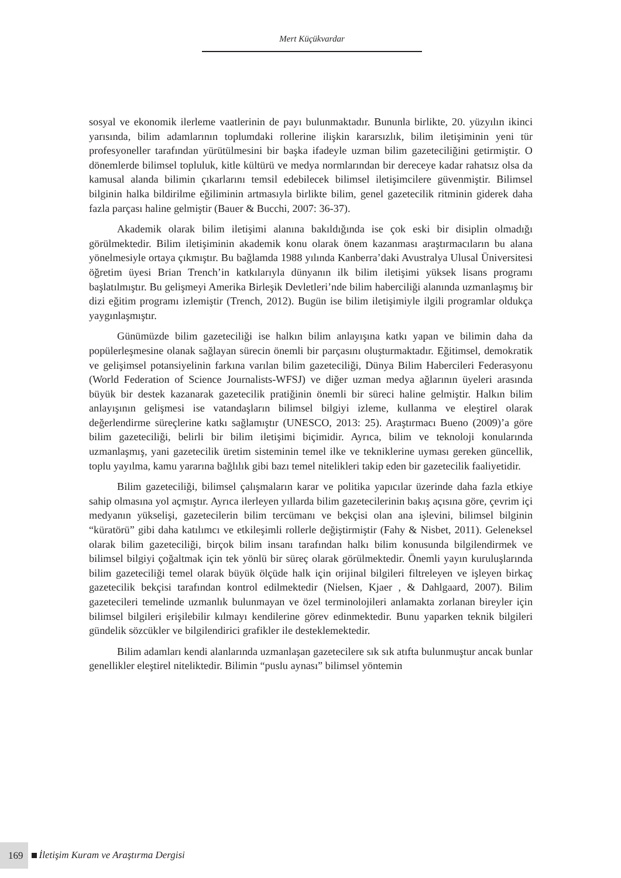Mert Küçükvardar
sosyal ve ekonomik ilerleme vaatlerinin de payı bulunmaktadır. Bununla birlikte, 20. yüzyılın ikinci yarısında, bilim adamlarının toplumdaki rollerine ilişkin kararsızlık, bilim iletişiminin yeni tür profesyoneller tarafından yürütülmesini bir başka ifadeyle uzman bilim gazeteciliğini getirmiştir. O dönemlerde bilimsel topluluk, kitle kültürü ve medya normlarından bir dereceye kadar rahatsız olsa da kamusal alanda bilimin çıkarlarını temsil edebilecek bilimsel iletişimcilere güvenmiştir. Bilimsel bilginin halka bildirilme eğiliminin artmasıyla birlikte bilim, genel gazetecilik ritminin giderek daha fazla parçası haline gelmiştir (Bauer & Bucchi, 2007: 36-37).
Akademik olarak bilim iletişimi alanına bakıldığında ise çok eski bir disiplin olmadığı görülmektedir. Bilim iletişiminin akademik konu olarak önem kazanması araştırmacıların bu alana yönelmesiyle ortaya çıkmıştır. Bu bağlamda 1988 yılında Kanberra’daki Avustralya Ulusal Üniversitesi öğretim üyesi Brian Trench’in katkılarıyla dünyanın ilk bilim iletişimi yüksek lisans programı başlatılmıştır. Bu gelişmeyi Amerika Birleşik Devletleri’nde bilim haberciliği alanında uzmanlaşmış bir dizi eğitim programı izlemiştir (Trench, 2012). Bugün ise bilim iletişimiyle ilgili programlar oldukça yaygınlaşmıştır.
Günümüzde bilim gazeteciliği ise halkın bilim anlayışına katkı yapan ve bilimin daha da popülerleşmesine olanak sağlayan sürecin önemli bir parçasını oluşturmaktadır. Eğitimsel, demokratik ve gelişimsel potansiyelinin farkına varılan bilim gazeteciliği, Dünya Bilim Habercileri Federasyonu (World Federation of Science Journalists-WFSJ) ve diğer uzman medya ağlarının üyeleri arasında büyük bir destek kazanarak gazetecilik pratiğinin önemli bir süreci haline gelmiştir. Halkın bilim anlayışının gelişmesi ise vatandaşların bilimsel bilgiyi izleme, kullanma ve eleştirel olarak değerlendirme süreçlerine katkı sağlamıştır (UNESCO, 2013: 25). Araştırmacı Bueno (2009)’a göre bilim gazeteciliği, belirli bir bilim iletişimi biçimidir. Ayrıca, bilim ve teknoloji konularında uzmanlaşmış, yani gazetecilik üretim sisteminin temel ilke ve tekniklerine uyması gereken güncellik, toplu yayılma, kamu yararına bağlılık gibi bazı temel nitelikleri takip eden bir gazetecilik faaliyetidir.
Bilim gazeteciliği, bilimsel çalışmaların karar ve politika yapıcılar üzerinde daha fazla etkiye sahip olmasına yol açmıştır. Ayrıca ilerleyen yıllarda bilim gazetecilerinin bakış açısına göre, çevrim içi medyanın yükselişi, gazetecilerin bilim tercümanı ve bekçisi olan ana işlevini, bilimsel bilginin “küratörü” gibi daha katılımcı ve etkileşimli rollerle değiştirmiştir (Fahy & Nisbet, 2011). Geleneksel olarak bilim gazeteciliği, birçok bilim insanı tarafından halkı bilim konusunda bilgilendirmek ve bilimsel bilgiyi çoğaltmak için tek yönlü bir süreç olarak görülmektedir. Önemli yayın kuruluşlarında bilim gazeteciliği temel olarak büyük ölçüde halk için orijinal bilgileri filtreleyen ve işleyen birkaç gazetecilik bekçisi tarafından kontrol edilmektedir (Nielsen, Kjaer , & Dahlgaard, 2007). Bilim gazetecileri temelinde uzmanlık bulunmayan ve özel terminolojileri anlamakta zorlanan bireyler için bilimsel bilgileri erişilebilir kılmayı kendilerine görev edinmektedir. Bunu yaparken teknik bilgileri gündelik sözcükler ve bilgilendirici grafikler ile desteklemektedir.
Bilim adamları kendi alanlarında uzmanlaşan gazetecilere sık sık atıfta bulunmuştur ancak bunlar genellikler eleştirel niteliktedir. Bilimin “puslu aynası” bilimsel yöntemin
169 İletişim Kuram ve Araştırma Dergisi